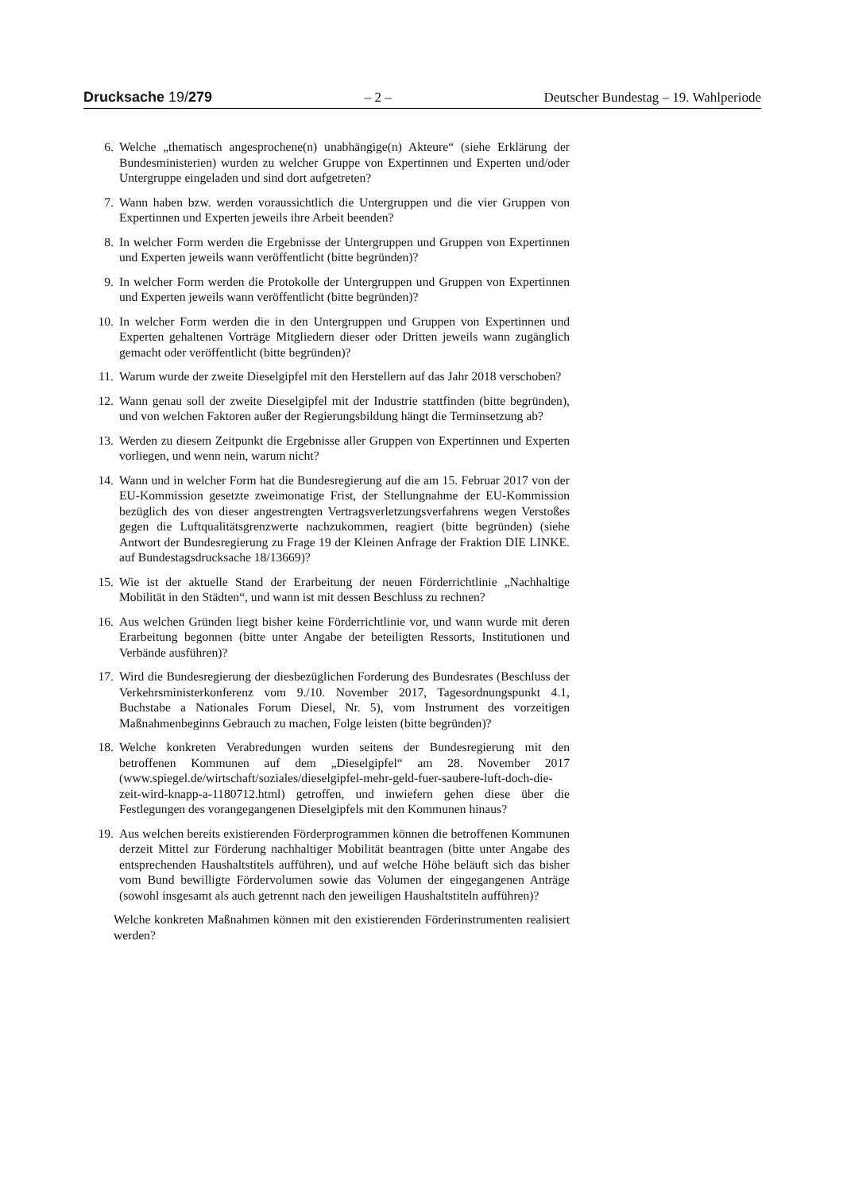Drucksache 19/279 – 2 – Deutscher Bundestag – 19. Wahlperiode
6. Welche „thematisch angesprochene(n) unabhängige(n) Akteure“ (siehe Erklärung der Bundesministerien) wurden zu welcher Gruppe von Expertinnen und Experten und/oder Untergruppe eingeladen und sind dort aufgetreten?
7. Wann haben bzw. werden voraussichtlich die Untergruppen und die vier Gruppen von Expertinnen und Experten jeweils ihre Arbeit beenden?
8. In welcher Form werden die Ergebnisse der Untergruppen und Gruppen von Expertinnen und Experten jeweils wann veröffentlicht (bitte begründen)?
9. In welcher Form werden die Protokolle der Untergruppen und Gruppen von Expertinnen und Experten jeweils wann veröffentlicht (bitte begründen)?
10. In welcher Form werden die in den Untergruppen und Gruppen von Expertinnen und Experten gehaltenen Vorträge Mitgliedern dieser oder Dritten jeweils wann zugänglich gemacht oder veröffentlicht (bitte begründen)?
11. Warum wurde der zweite Dieselgipfel mit den Herstellern auf das Jahr 2018 verschoben?
12. Wann genau soll der zweite Dieselgipfel mit der Industrie stattfinden (bitte begründen), und von welchen Faktoren außer der Regierungsbildung hängt die Terminsetzung ab?
13. Werden zu diesem Zeitpunkt die Ergebnisse aller Gruppen von Expertinnen und Experten vorliegen, und wenn nein, warum nicht?
14. Wann und in welcher Form hat die Bundesregierung auf die am 15. Februar 2017 von der EU-Kommission gesetzte zweimonatige Frist, der Stellungnahme der EU-Kommission bezüglich des von dieser angestrengten Vertragsverletzungsverfahrens wegen Verstoßes gegen die Luftqualitätsgrenzwerte nachzukommen, reagiert (bitte begründen) (siehe Antwort der Bundesregierung zu Frage 19 der Kleinen Anfrage der Fraktion DIE LINKE. auf Bundestagsdrucksache 18/13669)?
15. Wie ist der aktuelle Stand der Erarbeitung der neuen Förderrichtlinie „Nachhaltige Mobilität in den Städten“, und wann ist mit dessen Beschluss zu rechnen?
16. Aus welchen Gründen liegt bisher keine Förderrichtlinie vor, und wann wurde mit deren Erarbeitung begonnen (bitte unter Angabe der beteiligten Ressorts, Institutionen und Verbände ausführen)?
17. Wird die Bundesregierung der diesbezüglichen Forderung des Bundesrates (Beschluss der Verkehrsministerkonferenz vom 9./10. November 2017, Tagesordnungspunkt 4.1, Buchstabe a Nationales Forum Diesel, Nr. 5), vom Instrument des vorzeitigen Maßnahmenbeginns Gebrauch zu machen, Folge leisten (bitte begründen)?
18. Welche konkreten Verabredungen wurden seitens der Bundesregierung mit den betroffenen Kommunen auf dem „Dieselgipfel“ am 28. November 2017 (www.spiegel.de/wirtschaft/soziales/dieselgipfel-mehr-geld-fuer-saubere-luft-doch-die-zeit-wird-knapp-a-1180712.html) getroffen, und inwiefern gehen diese über die Festlegungen des vorangegangenen Dieselgipfels mit den Kommunen hinaus?
19. Aus welchen bereits existierenden Förderprogrammen können die betroffenen Kommunen derzeit Mittel zur Förderung nachhaltiger Mobilität beantragen (bitte unter Angabe des entsprechenden Haushaltstitels aufführen), und auf welche Höhe beläuft sich das bisher vom Bund bewilligte Fördervolumen sowie das Volumen der eingegangenen Anträge (sowohl insgesamt als auch getrennt nach den jeweiligen Haushaltstiteln aufführen)?
Welche konkreten Maßnahmen können mit den existierenden Förderinstrumenten realisiert werden?